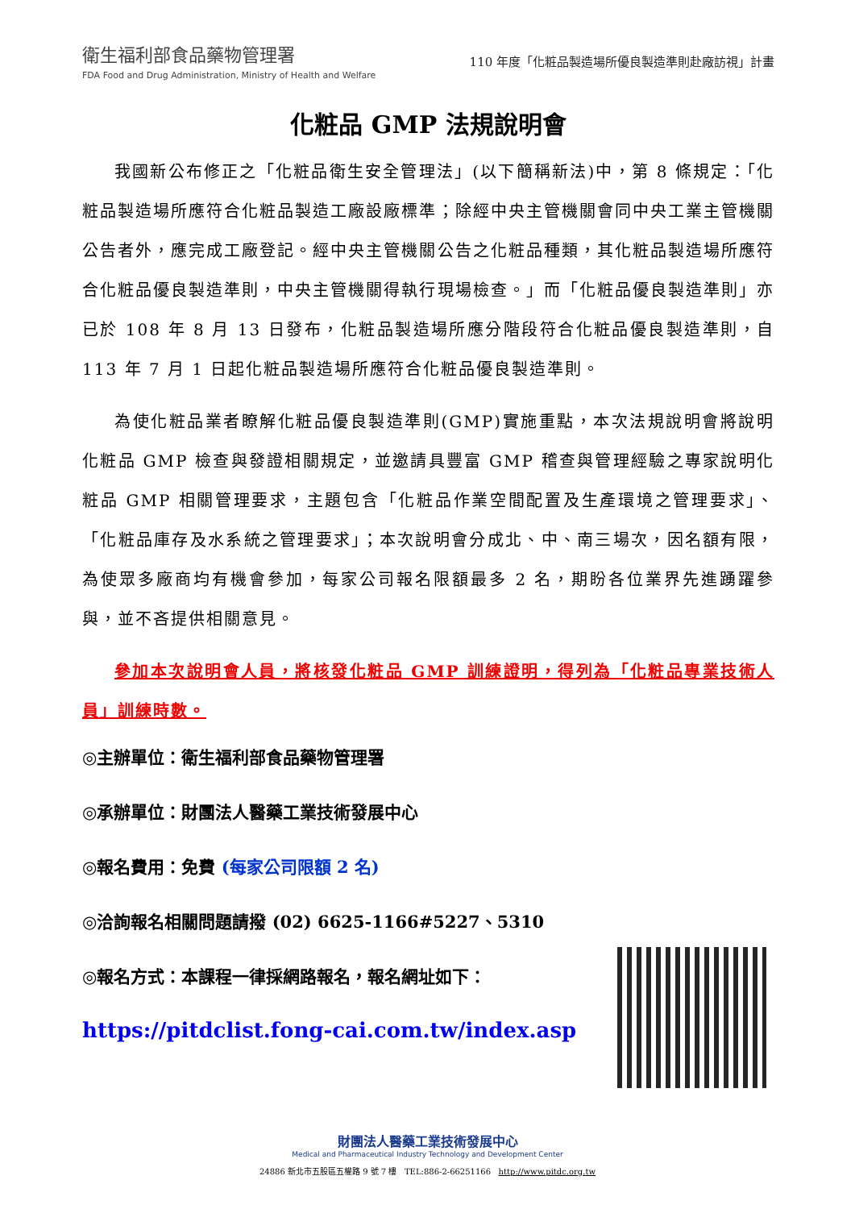衛生福利部食品藥物管理署
FDA Food and Drug Administration, Ministry of Health and Welfare
110 年度「化粧品製造場所優良製造準則赴廠訪視」計畫
化粧品 GMP 法規說明會
我國新公布修正之「化粧品衛生安全管理法」(以下簡稱新法)中，第 8 條規定：「化粧品製造場所應符合化粧品製造工廠設廠標準；除經中央主管機關會同中央工業主管機關公告者外，應完成工廠登記。經中央主管機關公告之化粧品種類，其化粧品製造場所應符合化粧品優良製造準則，中央主管機關得執行現場檢查。」而「化粧品優良製造準則」亦已於 108 年 8 月 13 日發布，化粧品製造場所應分階段符合化粧品優良製造準則，自 113 年 7 月 1 日起化粧品製造場所應符合化粧品優良製造準則。
為使化粧品業者瞭解化粧品優良製造準則(GMP)實施重點，本次法規說明會將說明化粧品 GMP 檢查與發證相關規定，並邀請具豐富 GMP 稽查與管理經驗之專家說明化粧品 GMP 相關管理要求，主題包含「化粧品作業空間配置及生產環境之管理要求」、「化粧品庫存及水系統之管理要求」；本次說明會分成北、中、南三場次，因名額有限，為使眾多廠商均有機會參加，每家公司報名限額最多 2 名，期盼各位業界先進踴躍參與，並不吝提供相關意見。
參加本次說明會人員，將核發化粧品 GMP 訓練證明，得列為「化粧品專業技術人員」訓練時數。
◎主辦單位：衛生福利部食品藥物管理署
◎承辦單位：財團法人醫藥工業技術發展中心
◎報名費用：免費 (每家公司限額 2 名)
◎洽詢報名相關問題請撥 (02) 6625-1166#5227、5310
◎報名方式：本課程一律採網路報名，報名網址如下：
https://pitdclist.fong-cai.com.tw/index.asp
財團法人醫藥工業技術發展中心
Medical and Pharmaceutical Industry Technology and Development Center
24886 新北市五股區五權路 9 號 7 樓 TEL:886-2-66251166 http://www.pitdc.org.tw